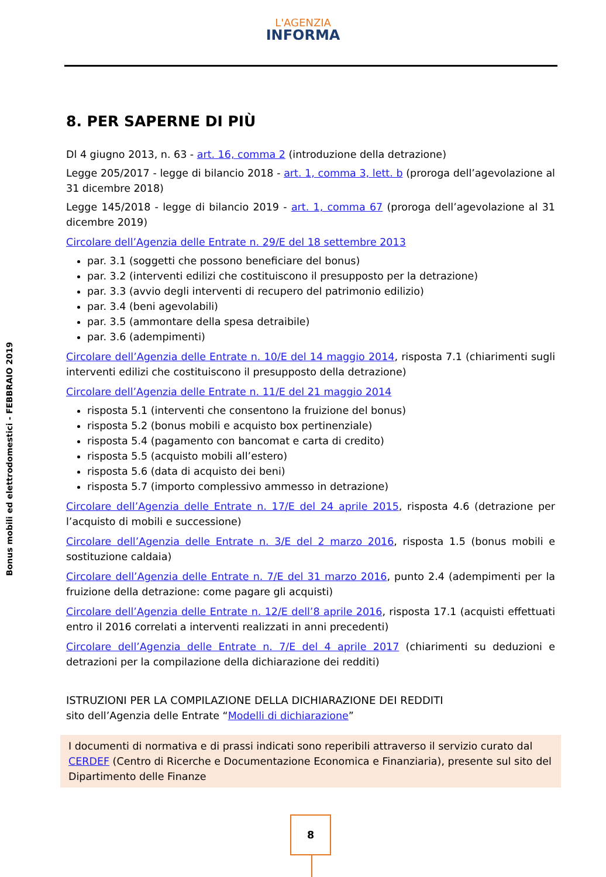L'AGENZIA
INFORMA
Bonus mobili ed elettrodomestici - FEBBRAIO 2019
8. PER SAPERNE DI PIÙ
Dl 4 giugno 2013, n. 63 - art. 16, comma 2 (introduzione della detrazione)
Legge 205/2017 - legge di bilancio 2018 - art. 1, comma 3, lett. b (proroga dell’agevolazione al 31 dicembre 2018)
Legge 145/2018 - legge di bilancio 2019 - art. 1, comma 67 (proroga dell’agevolazione al 31 dicembre 2019)
Circolare dell’Agenzia delle Entrate n. 29/E del 18 settembre 2013
par. 3.1 (soggetti che possono beneficiare del bonus)
par. 3.2 (interventi edilizi che costituiscono il presupposto per la detrazione)
par. 3.3 (avvio degli interventi di recupero del patrimonio edilizio)
par. 3.4 (beni agevolabili)
par. 3.5 (ammontare della spesa detraibile)
par. 3.6 (adempimenti)
Circolare dell’Agenzia delle Entrate n. 10/E del 14 maggio 2014, risposta 7.1 (chiarimenti sugli interventi edilizi che costituiscono il presupposto della detrazione)
Circolare dell’Agenzia delle Entrate n. 11/E del 21 maggio 2014
risposta 5.1 (interventi che consentono la fruizione del bonus)
risposta 5.2 (bonus mobili e acquisto box pertinenziale)
risposta 5.4 (pagamento con bancomat e carta di credito)
risposta 5.5 (acquisto mobili all’estero)
risposta 5.6 (data di acquisto dei beni)
risposta 5.7 (importo complessivo ammesso in detrazione)
Circolare dell’Agenzia delle Entrate n. 17/E del 24 aprile 2015, risposta 4.6 (detrazione per l’acquisto di mobili e successione)
Circolare dell’Agenzia delle Entrate n. 3/E del 2 marzo 2016, risposta 1.5 (bonus mobili e sostituzione caldaia)
Circolare dell’Agenzia delle Entrate n. 7/E del 31 marzo 2016, punto 2.4 (adempimenti per la fruizione della detrazione: come pagare gli acquisti)
Circolare dell’Agenzia delle Entrate n. 12/E dell’8 aprile 2016, risposta 17.1 (acquisti effettuati entro il 2016 correlati a interventi realizzati in anni precedenti)
Circolare dell’Agenzia delle Entrate n. 7/E del 4 aprile 2017 (chiarimenti su deduzioni e detrazioni per la compilazione della dichiarazione dei redditi)
ISTRUZIONI PER LA COMPILAZIONE DELLA DICHIARAZIONE DEI REDDITI
sito dell’Agenzia delle Entrate “Modelli di dichiarazione”
I documenti di normativa e di prassi indicati sono reperibili attraverso il servizio curato dal CERDEF (Centro di Ricerche e Documentazione Economica e Finanziaria), presente sul sito del Dipartimento delle Finanze
8